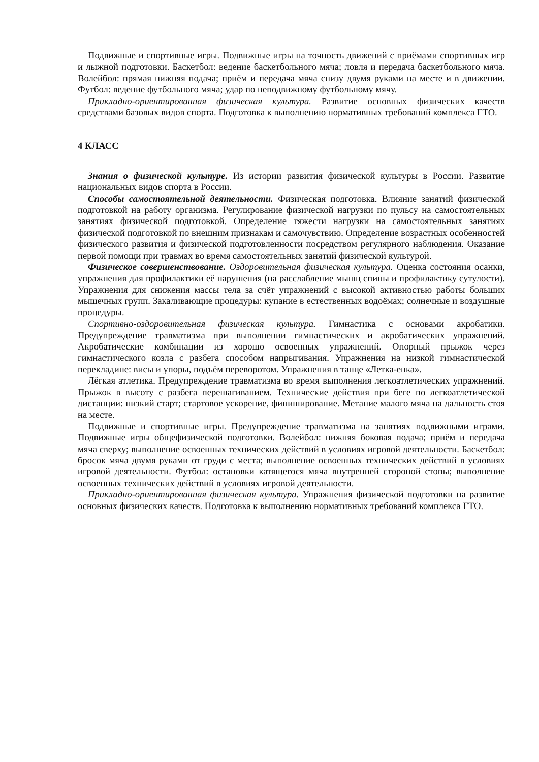Подвижные и спортивные игры. Подвижные игры на точность движений с приёмами спортивных игр и лыжной подготовки. Баскетбол: ведение баскетбольного мяча; ловля и передача баскетбольного мяча. Волейбол: прямая нижняя подача; приём и передача мяча снизу двумя руками на месте и в движении. Футбол: ведение футбольного мяча; удар по неподвижному футбольному мячу.
Прикладно-ориентированная физическая культура. Развитие основных физических качеств средствами базовых видов спорта. Подготовка к выполнению нормативных требований комплекса ГТО.
4 КЛАСС
Знания о физической культуре. Из истории развития физической культуры в России. Развитие национальных видов спорта в России.
Способы самостоятельной деятельности. Физическая подготовка. Влияние занятий физической подготовкой на работу организма. Регулирование физической нагрузки по пульсу на самостоятельных занятиях физической подготовкой. Определение тяжести нагрузки на самостоятельных занятиях физической подготовкой по внешним признакам и самочувствию. Определение возрастных особенностей физического развития и физической подготовленности посредством регулярного наблюдения. Оказание первой помощи при травмах во время самостоятельных занятий физической культурой.
Физическое совершенствование. Оздоровительная физическая культура. Оценка состояния осанки, упражнения для профилактики её нарушения (на расслабление мышц спины и профилактику сутулости). Упражнения для снижения массы тела за счёт упражнений с высокой активностью работы больших мышечных групп. Закаливающие процедуры: купание в естественных водоёмах; солнечные и воздушные процедуры.
Спортивно-оздоровительная физическая культура. Гимнастика с основами акробатики. Предупреждение травматизма при выполнении гимнастических и акробатических упражнений. Акробатические комбинации из хорошо освоенных упражнений. Опорный прыжок через гимнастического козла с разбега способом напрыгивания. Упражнения на низкой гимнастической перекладине: висы и упоры, подъём переворотом. Упражнения в танце «Летка-енка».
Лёгкая атлетика. Предупреждение травматизма во время выполнения легкоатлетических упражнений. Прыжок в высоту с разбега перешагиванием. Технические действия при беге по легкоатлетической дистанции: низкий старт; стартовое ускорение, финиширование. Метание малого мяча на дальность стоя на месте.
Подвижные и спортивные игры. Предупреждение травматизма на занятиях подвижными играми. Подвижные игры общефизической подготовки. Волейбол: нижняя боковая подача; приём и передача мяча сверху; выполнение освоенных технических действий в условиях игровой деятельности. Баскетбол: бросок мяча двумя руками от груди с места; выполнение освоенных технических действий в условиях игровой деятельности. Футбол: остановки катящегося мяча внутренней стороной стопы; выполнение освоенных технических действий в условиях игровой деятельности.
Прикладно-ориентированная физическая культура. Упражнения физической подготовки на развитие основных физических качеств. Подготовка к выполнению нормативных требований комплекса ГТО.